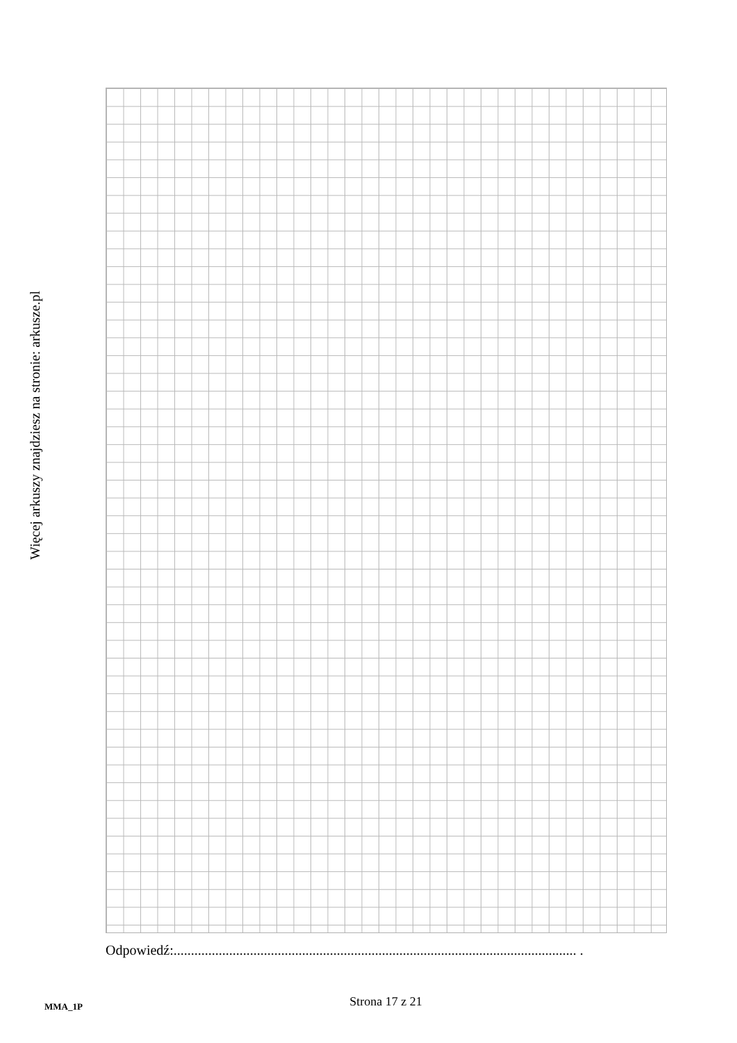Więcej arkuszy znajdziesz na stronie: arkusze.pl
Odpowiedź:.................................................................................................................... .
Strona 17 z 21
MMA_1P